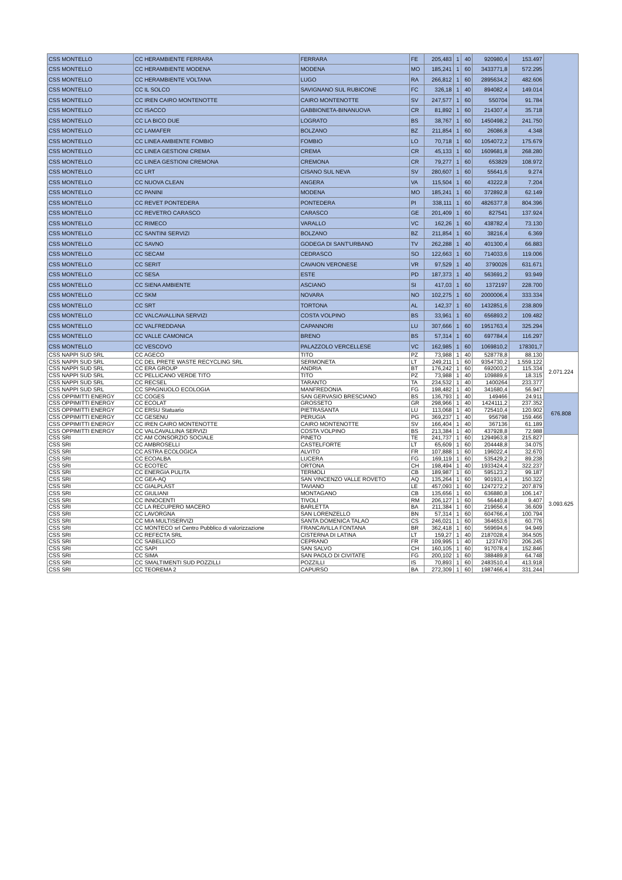| CSS MONTELLO | CC HERAMBIENTE FERRARA | FERRARA | FE | 205,483 | 1 | 40 | 920980,4 | 153.497 | |
| CSS MONTELLO | CC HERAMBIENTE MODENA | MODENA | MO | 185,241 | 1 | 60 | 3433771,8 | 572.295 | |
| CSS MONTELLO | CC HERAMBIENTE VOLTANA | LUGO | RA | 266,812 | 1 | 60 | 2895634,2 | 482.606 | |
| CSS MONTELLO | CC IL SOLCO | SAVIGNANO SUL RUBICONE | FC | 326,18 | 1 | 40 | 894082,4 | 149.014 | |
| CSS MONTELLO | CC IREN CAIRO MONTENOTTE | CAIRO MONTENOTTE | SV | 247,577 | 1 | 60 | 550704 | 91.784 | |
| CSS MONTELLO | CC ISACCO | GABBIONETA-BINANUOVA | CR | 81,892 | 1 | 60 | 214307,4 | 35.718 | |
| CSS MONTELLO | CC LA BICO DUE | LOGRATO | BS | 38,767 | 1 | 60 | 1450498,2 | 241.750 | |
| CSS MONTELLO | CC LAMAFER | BOLZANO | BZ | 211,854 | 1 | 60 | 26086,8 | 4.348 | |
| CSS MONTELLO | CC LINEA AMBIENTE FOMBIO | FOMBIO | LO | 70,718 | 1 | 60 | 1054072,2 | 175.679 | |
| CSS MONTELLO | CC LINEA GESTIONI CREMA | CREMA | CR | 45,133 | 1 | 60 | 1609681,8 | 268.280 | |
| CSS MONTELLO | CC LINEA GESTIONI CREMONA | CREMONA | CR | 79,277 | 1 | 60 | 653829 | 108.972 | |
| CSS MONTELLO | CC LRT | CISANO SUL NEVA | SV | 280,607 | 1 | 60 | 55641,6 | 9.274 | |
| CSS MONTELLO | CC NUOVA CLEAN | ANGERA | VA | 115,504 | 1 | 60 | 43222,8 | 7.204 | |
| CSS MONTELLO | CC PANINI | MODENA | MO | 185,241 | 1 | 60 | 372892,8 | 62.149 | |
| CSS MONTELLO | CC REVET PONTEDERA | PONTEDERA | PI | 338,111 | 1 | 60 | 4826377,8 | 804.396 | |
| CSS MONTELLO | CC REVETRO CARASCO | CARASCO | GE | 201,409 | 1 | 60 | 827541 | 137.924 | |
| CSS MONTELLO | CC RIMECO | VARALLO | VC | 162,26 | 1 | 60 | 438782,4 | 73.130 | |
| CSS MONTELLO | CC SANTINI SERVIZI | BOLZANO | BZ | 211,854 | 1 | 60 | 38216,4 | 6.369 | |
| CSS MONTELLO | CC SAVNO | GODEGA DI SANT'URBANO | TV | 262,288 | 1 | 40 | 401300,4 | 66.883 | |
| CSS MONTELLO | CC SECAM | CEDRASCO | SO | 122,663 | 1 | 60 | 714033,6 | 119.006 | |
| CSS MONTELLO | CC SERIT | CAVAION VERONESE | VR | 97,529 | 1 | 40 | 3790026 | 631.671 | |
| CSS MONTELLO | CC SESA | ESTE | PD | 187,373 | 1 | 40 | 563691,2 | 93.949 | |
| CSS MONTELLO | CC SIENA AMBIENTE | ASCIANO | SI | 417,03 | 1 | 60 | 1372197 | 228.700 | |
| CSS MONTELLO | CC SKM | NOVARA | NO | 102,275 | 1 | 60 | 2000006,4 | 333.334 | |
| CSS MONTELLO | CC SRT | TORTONA | AL | 142,37 | 1 | 60 | 1432851,6 | 238.809 | |
| CSS MONTELLO | CC VALCAVALLINA SERVIZI | COSTA VOLPINO | BS | 33,961 | 1 | 60 | 656893,2 | 109.482 | |
| CSS MONTELLO | CC VALFREDDANA | CAPANNORI | LU | 307,666 | 1 | 60 | 1951763,4 | 325.294 | |
| CSS MONTELLO | CC VALLE CAMONICA | BRENO | BS | 57,314 | 1 | 60 | 697784,4 | 116.297 | |
| CSS MONTELLO | CC VESCOVO | PALAZZOLO VERCELLESE | VC | 162,985 | 1 | 60 | 1069810,2 | 178301,7 | |
| CSS NAPPI SUD SRL | CC AGECO | TITO | PZ | 73,988 | 1 | 40 | 528778,8 | 88.130 | 2.071.224 |
| CSS NAPPI SUD SRL | CC DEL PRETE WASTE RECYCLING SRL | SERMONETA | LT | 249,211 | 1 | 60 | 9354730,2 | 1.559.122 | |
| CSS NAPPI SUD SRL | CC ERA GROUP | ANDRIA | BT | 176,242 | 1 | 60 | 692003,2 | 115.334 | |
| CSS NAPPI SUD SRL | CC PELLICANO VERDE TITO | TITO | PZ | 73,988 | 1 | 40 | 109889,6 | 18.315 | |
| CSS NAPPI SUD SRL | CC RECSEL | TARANTO | TA | 234,532 | 1 | 40 | 1400264 | 233.377 | |
| CSS NAPPI SUD SRL | CC SPAGNUOLO ECOLOGIA | MANFREDONIA | FG | 198,482 | 1 | 40 | 341680,4 | 56.947 | |
| CSS OPPIMITTI ENERGY | CC COGES | SAN GERVASIO BRESCIANO | BS | 136,793 | 1 | 40 | 149466 | 24.911 | 676.808 |
| CSS OPPIMITTI ENERGY | CC ECOLAT | GROSSETO | GR | 298,966 | 1 | 40 | 1424111,2 | 237.352 | |
| CSS OPPIMITTI ENERGY | CC ERSU Statuario | PIETRASANTA | LU | 113,068 | 1 | 40 | 725410,4 | 120.902 | |
| CSS OPPIMITTI ENERGY | CC GESENU | PERUGIA | PG | 369,237 | 1 | 40 | 956798 | 159.466 | |
| CSS OPPIMITTI ENERGY | CC IREN CAIRO MONTENOTTE | CAIRO MONTENOTTE | SV | 166,404 | 1 | 40 | 367136 | 61.189 | |
| CSS OPPIMITTI ENERGY | CC VALCAVALLINA SERVIZI | COSTA VOLPINO | BS | 213,384 | 1 | 40 | 437928,8 | 72.988 | |
| CSS SRI | CC AM CONSORZIO SOCIALE | PINETO | TE | 241,737 | 1 | 60 | 1294963,8 | 215.827 | 3.093.625 |
| CSS SRI | CC AMBROSELLI | CASTELFORTE | LT | 65,609 | 1 | 60 | 204448,8 | 34.075 | |
| CSS SRI | CC ASTRA ECOLOGICA | ALVITO | FR | 107,888 | 1 | 60 | 196022,4 | 32.670 | |
| CSS SRI | CC ECOALBA | LUCERA | FG | 169,119 | 1 | 60 | 535429,2 | 89.238 | |
| CSS SRI | CC ECOTEC | ORTONA | CH | 198,494 | 1 | 40 | 1933424,4 | 322.237 | |
| CSS SRI | CC ENERGIA PULITA | TERMOLI | CB | 189,987 | 1 | 60 | 595123,2 | 99.187 | |
| CSS SRI | CC GEA-AQ | SAN VINCENZO VALLE ROVETO | AQ | 135,264 | 1 | 60 | 901931,4 | 150.322 | |
| CSS SRI | CC GIALPLAST | TAVIANO | LE | 457,093 | 1 | 60 | 1247272,2 | 207.879 | |
| CSS SRI | CC GIULIANI | MONTAGANO | CB | 135,656 | 1 | 60 | 636880,8 | 106.147 | |
| CSS SRI | CC INNOCENTI | TIVOLI | RM | 206,127 | 1 | 60 | 56440,8 | 9.407 | |
| CSS SRI | CC LA RECUPERO MACERO | BARLETTA | BA | 211,384 | 1 | 60 | 219656,4 | 36.609 | |
| CSS SRI | CC LAVORGNA | SAN LORENZELLO | BN | 57,314 | 1 | 60 | 604766,4 | 100.794 | |
| CSS SRI | CC MIA MULTISERVIZI | SANTA DOMENICA TALAO | CS | 246,021 | 1 | 60 | 364653,6 | 60.776 | |
| CSS SRI | CC MONTECO srl Centro Pubblico di valorizzazione | FRANCAVILLA FONTANA | BR | 362,418 | 1 | 60 | 569694,6 | 94.949 | |
| CSS SRI | CC REFECTA SRL | CISTERNA DI LATINA | LT | 159,27 | 1 | 40 | 2187028,4 | 364.505 | |
| CSS SRI | CC SABELLICO | CEPRANO | FR | 109,995 | 1 | 40 | 1237470 | 206.245 | |
| CSS SRI | CC SAPI | SAN SALVO | CH | 160,105 | 1 | 60 | 917078,4 | 152.846 | |
| CSS SRI | CC SIMA | SAN PAOLO DI CIVITATE | FG | 200,102 | 1 | 60 | 388489,8 | 64.748 | |
| CSS SRI | CC SMALTIMENTI SUD POZZILLI | POZZILLI | IS | 70,893 | 1 | 60 | 2483510,4 | 413.918 | |
| CSS SRI | CC TEOREMA 2 | CAPURSO | BA | 272,309 | 1 | 60 | 1987466,4 | 331.244 | |